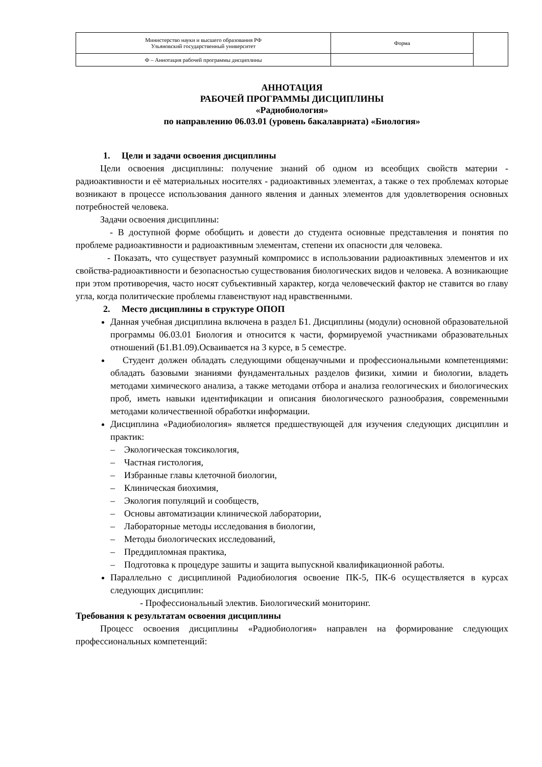| Министерство науки и высшего образования РФ Ульяновский государственный университет | Форма | |
| Ф – Аннотация рабочей программы дисциплины | | |
АННОТАЦИЯ
РАБОЧЕЙ ПРОГРАММЫ ДИСЦИПЛИНЫ
«Радиобиология»
по направлению 06.03.01 (уровень бакалавриата) «Биология»
1. Цели и задачи освоения дисциплины
Цели освоения дисциплины: получение знаний об одном из всеобщих свойств материи - радиоактивности и её материальных носителях - радиоактивных элементах, а также о тех проблемах которые возникают в процессе использования данного явления и данных элементов для удовлетворения основных потребностей человека.
Задачи освоения дисциплины:
- В доступной форме обобщить и довести до студента основные представления и понятия по проблеме радиоактивности и радиоактивным элементам, степени их опасности для человека.
- Показать, что существует разумный компромисс в использовании радиоактивных элементов и их свойства-радиоактивности и безопасностью существования биологических видов и человека. А возникающие при этом противоречия, часто носят субъективный характер, когда человеческий фактор не ставится во главу угла, когда политические проблемы главенствуют над нравственными.
2. Место дисциплины в структуре ОПОП
Данная учебная дисциплина включена в раздел Б1. Дисциплины (модули) основной образовательной программы 06.03.01 Биология и относится к части, формируемой участниками образовательных отношений (Б1.В1.09).Осваивается на 3 курсе, в 5 семестре.
Студент должен обладать следующими общенаучными и профессиональными компетенциями: обладать базовыми знаниями фундаментальных разделов физики, химии и биологии, владеть методами химического анализа, а также методами отбора и анализа геологических и биологических проб, иметь навыки идентификации и описания биологического разнообразия, современными методами количественной обработки информации.
Дисциплина «Радиобиология» является предшествующей для изучения следующих дисциплин и практик:
– Экологическая токсикология,
– Частная гистология,
– Избранные главы клеточной биологии,
– Клиническая биохимия,
– Экология популяций и сообществ,
– Основы автоматизации клинической лаборатории,
– Лабораторные методы исследования в биологии,
– Методы биологических исследований,
– Преддипломная практика,
– Подготовка к процедуре зашиты и защита выпускной квалификационной работы.
Параллельно с дисциплиной Радиобиология освоение ПК-5, ПК-6 осуществляется в курсах следующих дисциплин:
- Профессиональный электив. Биологический мониторинг.
Требования к результатам освоения дисциплины
Процесс освоения дисциплины «Радиобиология» направлен на формирование следующих профессиональных компетенций: